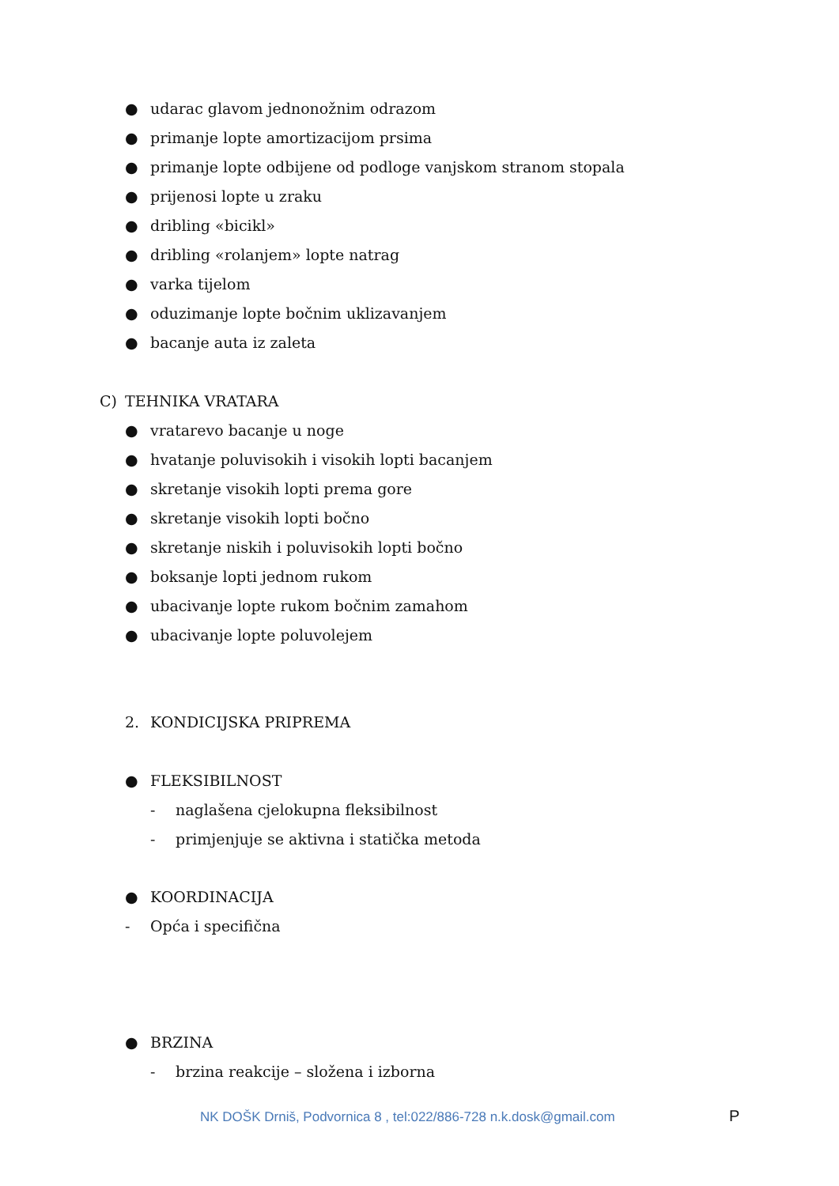● udarac glavom jednonožnim odrazom
● primanje lopte amortizacijom prsima
● primanje lopte odbijene od podloge vanjskom stranom stopala
● prijenosi lopte u zraku
● dribling «bicikl»
● dribling «rolanjem» lopte natrag
● varka tijelom
● oduzimanje lopte bočnim uklizavanjem
● bacanje auta iz zaleta
C) TEHNIKA VRATARA
● vratarevo bacanje u noge
● hvatanje poluvisokih i visokih lopti bacanjem
● skretanje visokih lopti prema gore
● skretanje visokih lopti bočno
● skretanje niskih i poluvisokih lopti bočno
● boksanje lopti jednom rukom
● ubacivanje lopte rukom bočnim zamahom
● ubacivanje lopte poluvolejem
2. KONDICIJSKA PRIPREMA
● FLEKSIBILNOST
- naglašena cjelokupna fleksibilnost
- primjenjuje se aktivna i statička metoda
● KOORDINACIJA
- Opća i specifična
● BRZINA
- brzina reakcije – složena i izborna
NK DOŠK Drniš, Podvornica 8 , tel:022/886-728 n.k.dosk@gmail.com
P